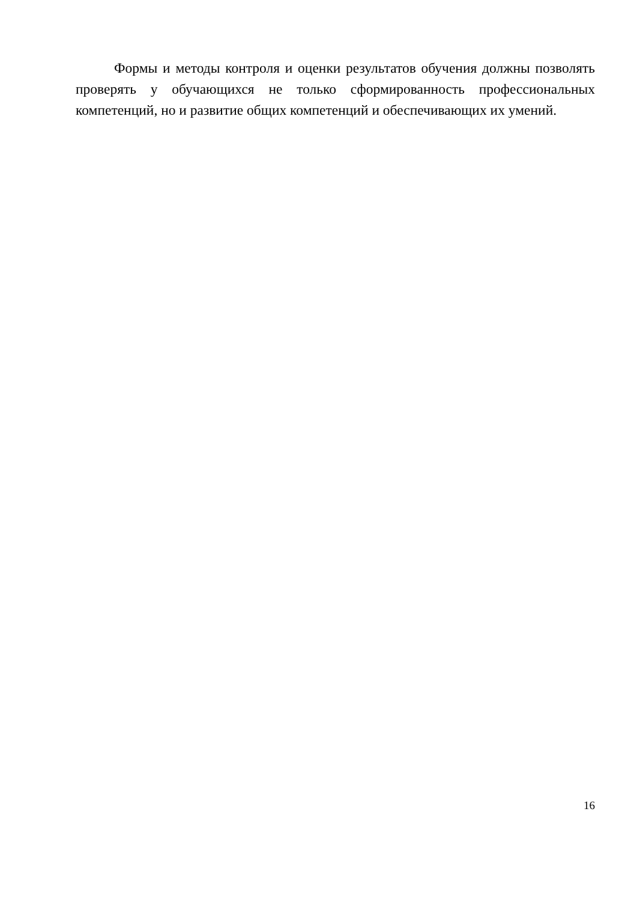Формы и методы контроля и оценки результатов обучения должны позволять проверять у обучающихся не только сформированность профессиональных компетенций, но и развитие общих компетенций и обеспечивающих их умений.
16